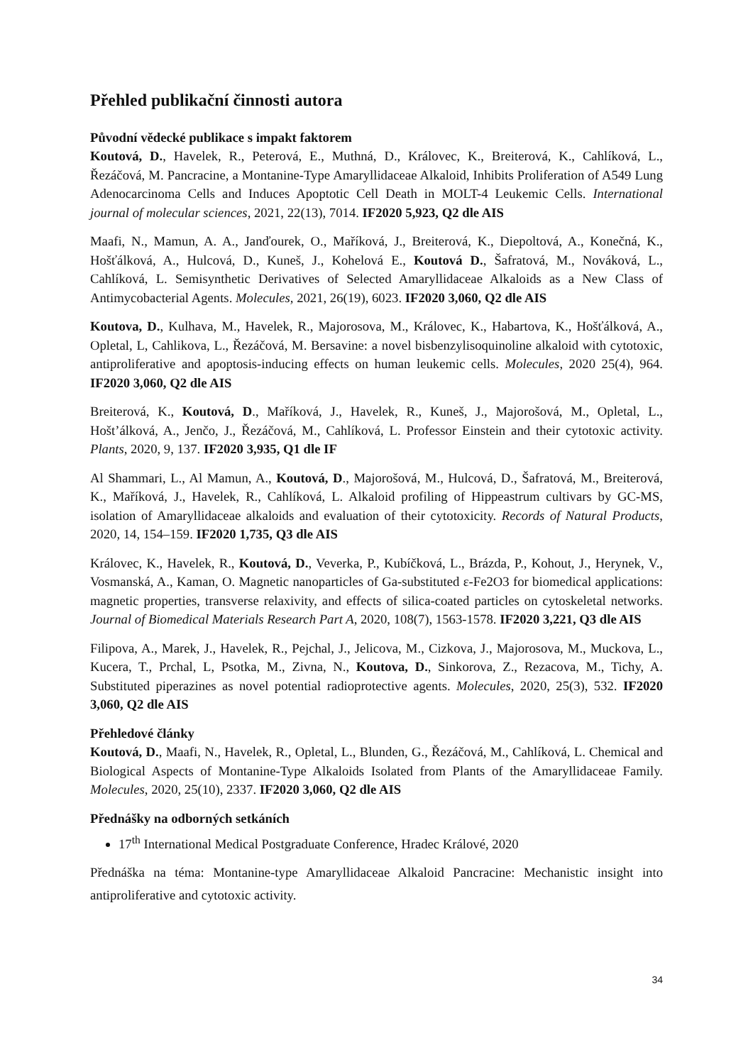Přehled publikační činnosti autora
Původní vědecké publikace s impakt faktorem
Koutová, D., Havelek, R., Peterová, E., Muthná, D., Královec, K., Breiterová, K., Cahlíková, L., Řezáčová, M. Pancracine, a Montanine-Type Amaryllidaceae Alkaloid, Inhibits Proliferation of A549 Lung Adenocarcinoma Cells and Induces Apoptotic Cell Death in MOLT-4 Leukemic Cells. International journal of molecular sciences, 2021, 22(13), 7014. IF2020 5,923, Q2 dle AIS
Maafi, N., Mamun, A. A., Janďourek, O., Maříková, J., Breiterová, K., Diepoltová, A., Konečná, K., Hošťálková, A., Hulcová, D., Kuneš, J., Kohelová E., Koutová D., Šafratová, M., Nováková, L., Cahlíková, L. Semisynthetic Derivatives of Selected Amaryllidaceae Alkaloids as a New Class of Antimycobacterial Agents. Molecules, 2021, 26(19), 6023. IF2020 3,060, Q2 dle AIS
Koutova, D., Kulhava, M., Havelek, R., Majorosova, M., Královec, K., Habartova, K., Hošťálková, A., Opletal, L, Cahlikova, L., Řezáčová, M. Bersavine: a novel bisbenzylisoquinoline alkaloid with cytotoxic, antiproliferative and apoptosis-inducing effects on human leukemic cells. Molecules, 2020 25(4), 964. IF2020 3,060, Q2 dle AIS
Breiterová, K., Koutová, D., Maříková, J., Havelek, R., Kuneš, J., Majorošová, M., Opletal, L., Hošt’álková, A., Jenčo, J., Řezáčová, M., Cahlíková, L. Professor Einstein and their cytotoxic activity. Plants, 2020, 9, 137. IF2020 3,935, Q1 dle IF
Al Shammari, L., Al Mamun, A., Koutová, D., Majorošová, M., Hulcová, D., Šafratová, M., Breiterová, K., Maříková, J., Havelek, R., Cahlíková, L. Alkaloid profiling of Hippeastrum cultivars by GC-MS, isolation of Amaryllidaceae alkaloids and evaluation of their cytotoxicity. Records of Natural Products, 2020, 14, 154–159. IF2020 1,735, Q3 dle AIS
Královec, K., Havelek, R., Koutová, D., Veverka, P., Kubíčková, L., Brázda, P., Kohout, J., Herynek, V., Vosmanská, A., Kaman, O. Magnetic nanoparticles of Ga-substituted ε-Fe2O3 for biomedical applications: magnetic properties, transverse relaxivity, and effects of silica-coated particles on cytoskeletal networks. Journal of Biomedical Materials Research Part A, 2020, 108(7), 1563-1578. IF2020 3,221, Q3 dle AIS
Filipova, A., Marek, J., Havelek, R., Pejchal, J., Jelicova, M., Cizkova, J., Majorosova, M., Muckova, L., Kucera, T., Prchal, L, Psotka, M., Zivna, N., Koutova, D., Sinkorova, Z., Rezacova, M., Tichy, A. Substituted piperazines as novel potential radioprotective agents. Molecules, 2020, 25(3), 532. IF2020 3,060, Q2 dle AIS
Přehledové články
Koutová, D., Maafi, N., Havelek, R., Opletal, L., Blunden, G., Řezáčová, M., Cahlíková, L. Chemical and Biological Aspects of Montanine-Type Alkaloids Isolated from Plants of the Amaryllidaceae Family. Molecules, 2020, 25(10), 2337. IF2020 3,060, Q2 dle AIS
Přednášky na odborných setkáních
17<sup>th</sup> International Medical Postgraduate Conference, Hradec Králové, 2020
Přednáška na téma: Montanine-type Amaryllidaceae Alkaloid Pancracine: Mechanistic insight into antiproliferative and cytotoxic activity.
34